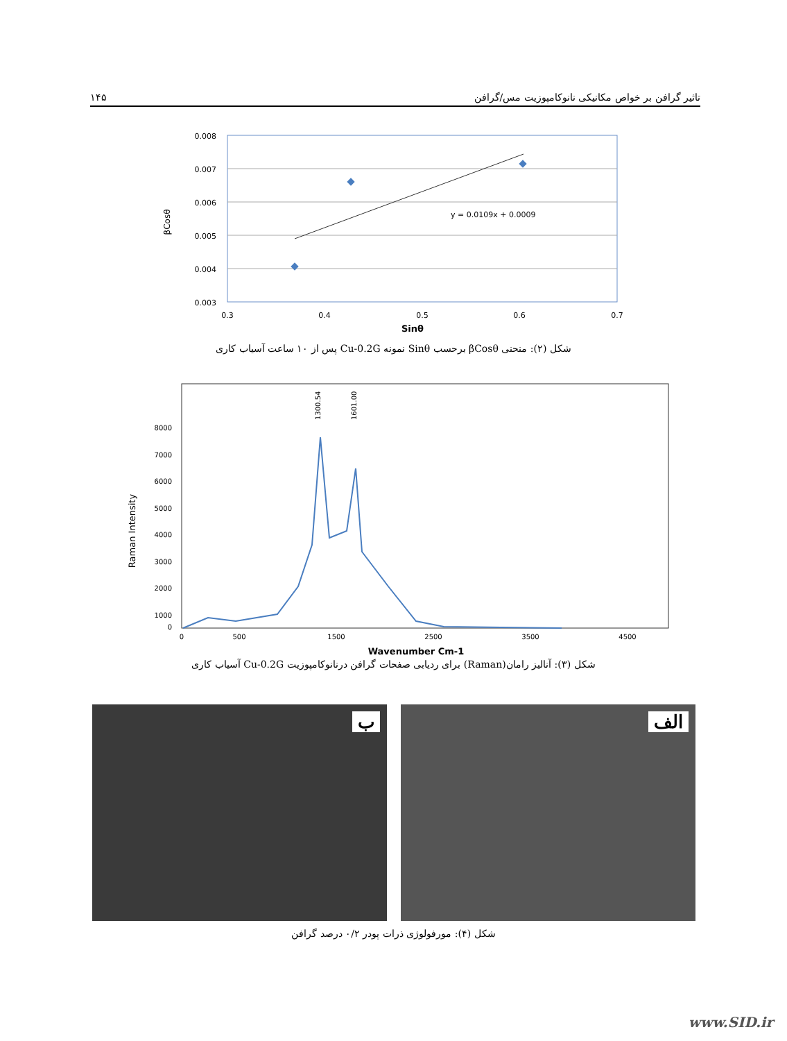تاثیر گرافن بر خواص مکانیکی نانوکامپوزیت مس/گرافن ۱۴۵
0.008
0.007
0.006
0.005
0.004
0.003
0.3
0.4
0.5
0.6
0.7
Sinθ
βCosθ
y = 0.0109x + 0.0009
شکل (۲): منحنی βCosθ برحسب Sinθ نمونه Cu-0.2G پس از ۱۰ ساعت آسیاب کاری
8000
7000
6000
5000
4000
3000
2000
1000
0
0
500
1500
2500
3500
4500
Wavenumber Cm-1
Raman Intensity
1300.54
1601.00
شکل (۳): آنالیز رامان(Raman) برای ردیابی صفحات گرافن درنانوکامپوزیت Cu-0.2G آسیاب کاری
الف
ب
شکل (۴): مورفولوژی ذرات پودر ۰/۲ درصد گرافن
www.SID.ir